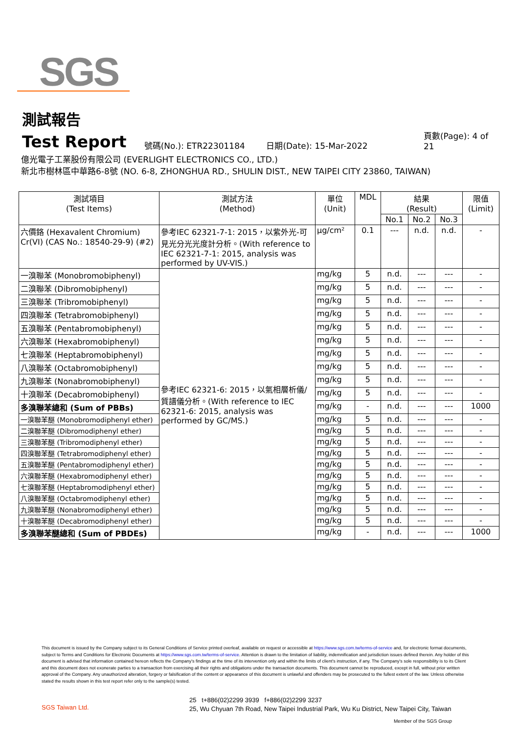SGS
測試報告
Test Report 號碼(No.): ETR22301184 日期(Date): 15-Mar-2022 頁數(Page): 4 of 21
億光電子工業股份有限公司 (EVERLIGHT ELECTRONICS CO., LTD.)
新北市樹林區中華路6-8號 (NO. 6-8, ZHONGHUA RD., SHULIN DIST., NEW TAIPEI CITY 23860, TAIWAN)
| 測試項目 (Test Items) | 測試方法 (Method) | 單位 (Unit) | MDL | 結果 (Result) | | | 限值 (Limit) |
| --- | --- | --- | --- | --- | --- | --- | --- |
| | | | | No.1 | No.2 | No.3 | |
| 六價鉻 (Hexavalent Chromium) Cr(VI) (CAS No.: 18540-29-9) (#2) | 參考IEC 62321-7-1: 2015，以紫外光-可見光分光光度計分析。(With reference to IEC 62321-7-1: 2015, analysis was performed by UV-VIS.) | μg/cm² | 0.1 | --- | n.d. | n.d. | - |
| 一溴聯苯 (Monobromobiphenyl) | 參考IEC 62321-6: 2015，以氣相層析儀/質譜儀分析。(With reference to IEC 62321-6: 2015, analysis was performed by GC/MS.) | mg/kg | 5 | n.d. | --- | --- | - |
| 二溴聯苯 (Dibromobiphenyl) | | mg/kg | 5 | n.d. | --- | --- | - |
| 三溴聯苯 (Tribromobiphenyl) | | mg/kg | 5 | n.d. | --- | --- | - |
| 四溴聯苯 (Tetrabromobiphenyl) | | mg/kg | 5 | n.d. | --- | --- | - |
| 五溴聯苯 (Pentabromobiphenyl) | | mg/kg | 5 | n.d. | --- | --- | - |
| 六溴聯苯 (Hexabromobiphenyl) | | mg/kg | 5 | n.d. | --- | --- | - |
| 七溴聯苯 (Heptabromobiphenyl) | | mg/kg | 5 | n.d. | --- | --- | - |
| 八溴聯苯 (Octabromobiphenyl) | | mg/kg | 5 | n.d. | --- | --- | - |
| 九溴聯苯 (Nonabromobiphenyl) | | mg/kg | 5 | n.d. | --- | --- | - |
| 十溴聯苯 (Decabromobiphenyl) | | mg/kg | 5 | n.d. | --- | --- | - |
| 多溴聯苯總和 (Sum of PBBs) | | mg/kg | - | n.d. | --- | --- | 1000 |
| 一溴聯苯醚 (Monobromodiphenyl ether) | | mg/kg | 5 | n.d. | --- | --- | - |
| 二溴聯苯醚 (Dibromodiphenyl ether) | | mg/kg | 5 | n.d. | --- | --- | - |
| 三溴聯苯醚 (Tribromodiphenyl ether) | | mg/kg | 5 | n.d. | --- | --- | - |
| 四溴聯苯醚 (Tetrabromodiphenyl ether) | | mg/kg | 5 | n.d. | --- | --- | - |
| 五溴聯苯醚 (Pentabromodiphenyl ether) | | mg/kg | 5 | n.d. | --- | --- | - |
| 六溴聯苯醚 (Hexabromodiphenyl ether) | | mg/kg | 5 | n.d. | --- | --- | - |
| 七溴聯苯醚 (Heptabromodiphenyl ether) | | mg/kg | 5 | n.d. | --- | --- | - |
| 八溴聯苯醚 (Octabromodiphenyl ether) | | mg/kg | 5 | n.d. | --- | --- | - |
| 九溴聯苯醚 (Nonabromodiphenyl ether) | | mg/kg | 5 | n.d. | --- | --- | - |
| 十溴聯苯醚 (Decabromodiphenyl ether) | | mg/kg | 5 | n.d. | --- | --- | - |
| 多溴聯苯醚總和 (Sum of PBDEs) | | mg/kg | - | n.d. | --- | --- | 1000 |
This document is issued by the Company subject to its General Conditions of Service printed overleaf, available on request or accessible at https://www.sgs.com.tw/terms-of-service and, for electronic format documents, subject to Terms and Conditions for Electronic Documents at https://www.sgs.com.tw/terms-of-service. Attention is drawn to the limitation of liability, indemnification and jurisdiction issues defined therein. Any holder of this document is advised that information contained hereon reflects the Company's findings at the time of its intervention only and within the limits of client's instruction, if any. The Company's sole responsibility is to its Client and this document does not exonerate parties to a transaction from exercising all their rights and obligations under the transaction documents. This document cannot be reproduced, except in full, without prior written approval of the Company. Any unauthorized alteration, forgery or falsification of the content or appearance of this document is unlawful and offenders may be prosecuted to the fullest extent of the law. Unless otherwise stated the results shown in this test report refer only to the sample(s) tested.
SGS Taiwan Ltd.
25 t+886(02)2299 3939 f+886(02)2299 3237
25, Wu Chyuan 7th Road, New Taipei Industrial Park, Wu Ku District, New Taipei City, Taiwan
Member of the SGS Group